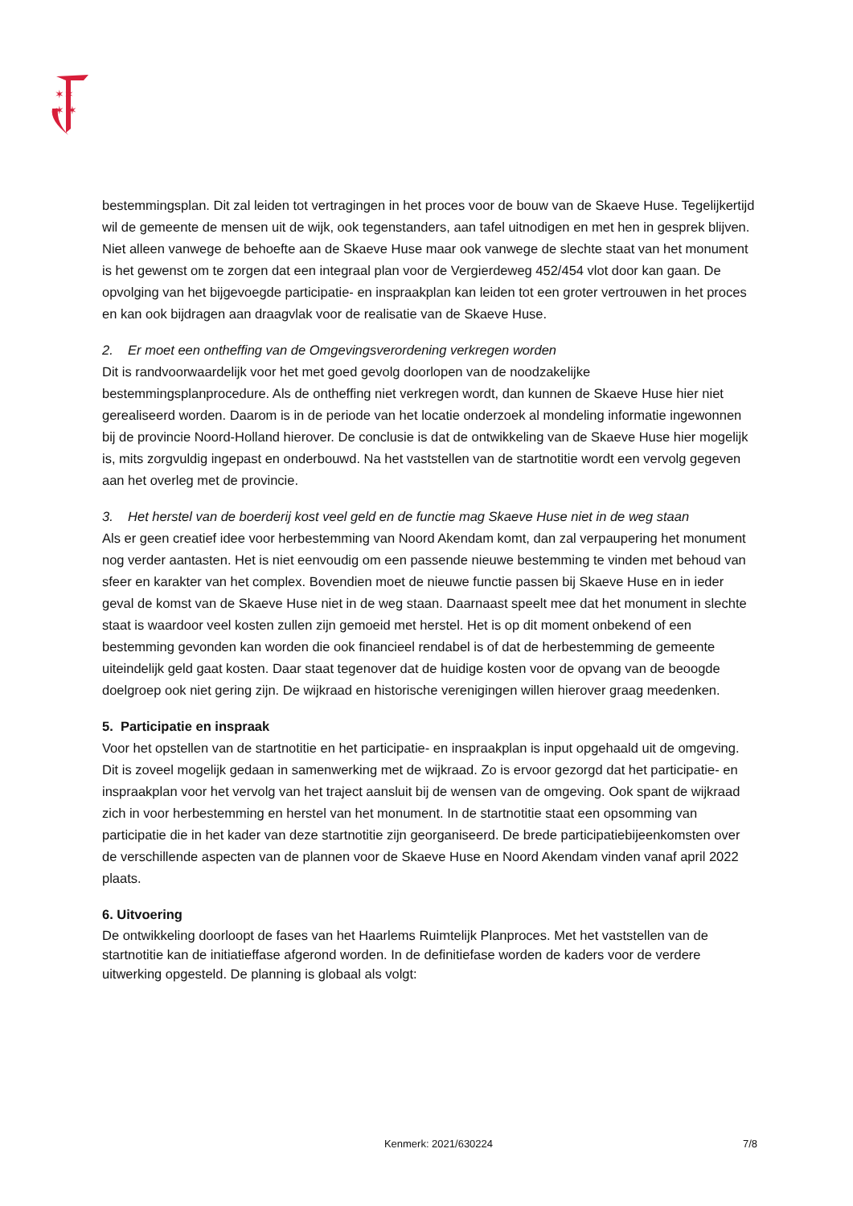✶✶
✶ ✶
bestemmingsplan. Dit zal leiden tot vertragingen in het proces voor de bouw van de Skaeve Huse. Tegelijkertijd wil de gemeente de mensen uit de wijk, ook tegenstanders, aan tafel uitnodigen en met hen in gesprek blijven. Niet alleen vanwege de behoefte aan de Skaeve Huse maar ook vanwege de slechte staat van het monument is het gewenst om te zorgen dat een integraal plan voor de Vergierdeweg 452/454 vlot door kan gaan. De opvolging van het bijgevoegde participatie- en inspraakplan kan leiden tot een groter vertrouwen in het proces en kan ook bijdragen aan draagvlak voor de realisatie van de Skaeve Huse.
2. Er moet een ontheffing van de Omgevingsverordening verkregen worden
Dit is randvoorwaardelijk voor het met goed gevolg doorlopen van de noodzakelijke bestemmingsplanprocedure. Als de ontheffing niet verkregen wordt, dan kunnen de Skaeve Huse hier niet gerealiseerd worden. Daarom is in de periode van het locatie onderzoek al mondeling informatie ingewonnen bij de provincie Noord-Holland hierover. De conclusie is dat de ontwikkeling van de Skaeve Huse hier mogelijk is, mits zorgvuldig ingepast en onderbouwd. Na het vaststellen van de startnotitie wordt een vervolg gegeven aan het overleg met de provincie.
3. Het herstel van de boerderij kost veel geld en de functie mag Skaeve Huse niet in de weg staan
Als er geen creatief idee voor herbestemming van Noord Akendam komt, dan zal verpaupering het monument nog verder aantasten. Het is niet eenvoudig om een passende nieuwe bestemming te vinden met behoud van sfeer en karakter van het complex. Bovendien moet de nieuwe functie passen bij Skaeve Huse en in ieder geval de komst van de Skaeve Huse niet in de weg staan. Daarnaast speelt mee dat het monument in slechte staat is waardoor veel kosten zullen zijn gemoeid met herstel. Het is op dit moment onbekend of een bestemming gevonden kan worden die ook financieel rendabel is of dat de herbestemming de gemeente uiteindelijk geld gaat kosten. Daar staat tegenover dat de huidige kosten voor de opvang van de beoogde doelgroep ook niet gering zijn. De wijkraad en historische verenigingen willen hierover graag meedenken.
5. Participatie en inspraak
Voor het opstellen van de startnotitie en het participatie- en inspraakplan is input opgehaald uit de omgeving. Dit is zoveel mogelijk gedaan in samenwerking met de wijkraad. Zo is ervoor gezorgd dat het participatie- en inspraakplan voor het vervolg van het traject aansluit bij de wensen van de omgeving. Ook spant de wijkraad zich in voor herbestemming en herstel van het monument. In de startnotitie staat een opsomming van participatie die in het kader van deze startnotitie zijn georganiseerd. De brede participatiebijeenkomsten over de verschillende aspecten van de plannen voor de Skaeve Huse en Noord Akendam vinden vanaf april 2022 plaats.
6. Uitvoering
De ontwikkeling doorloopt de fases van het Haarlems Ruimtelijk Planproces. Met het vaststellen van de startnotitie kan de initiatieffase afgerond worden. In de definitiefase worden de kaders voor de verdere uitwerking opgesteld. De planning is globaal als volgt:
Kenmerk: 2021/630224 7/8